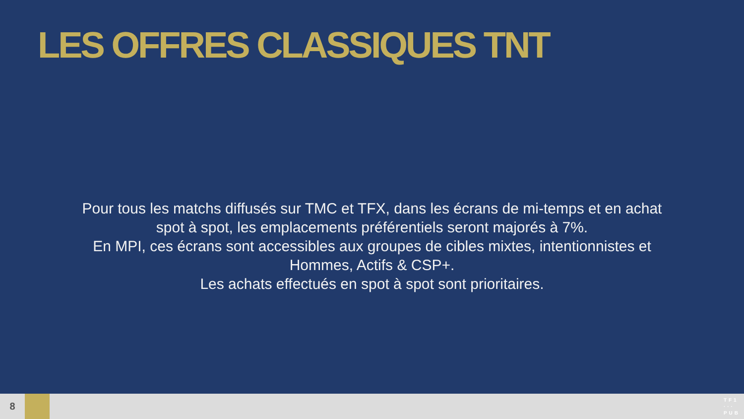LES OFFRES CLASSIQUES TNT
Pour tous les matchs diffusés sur TMC et TFX, dans les écrans de mi-temps et en achat spot à spot, les emplacements préférentiels seront majorés à 7%.
En MPI, ces écrans sont accessibles aux groupes de cibles mixtes, intentionnistes et Hommes, Actifs & CSP+.
Les achats effectués en spot à spot sont prioritaires.
8
TF1
···
PUB